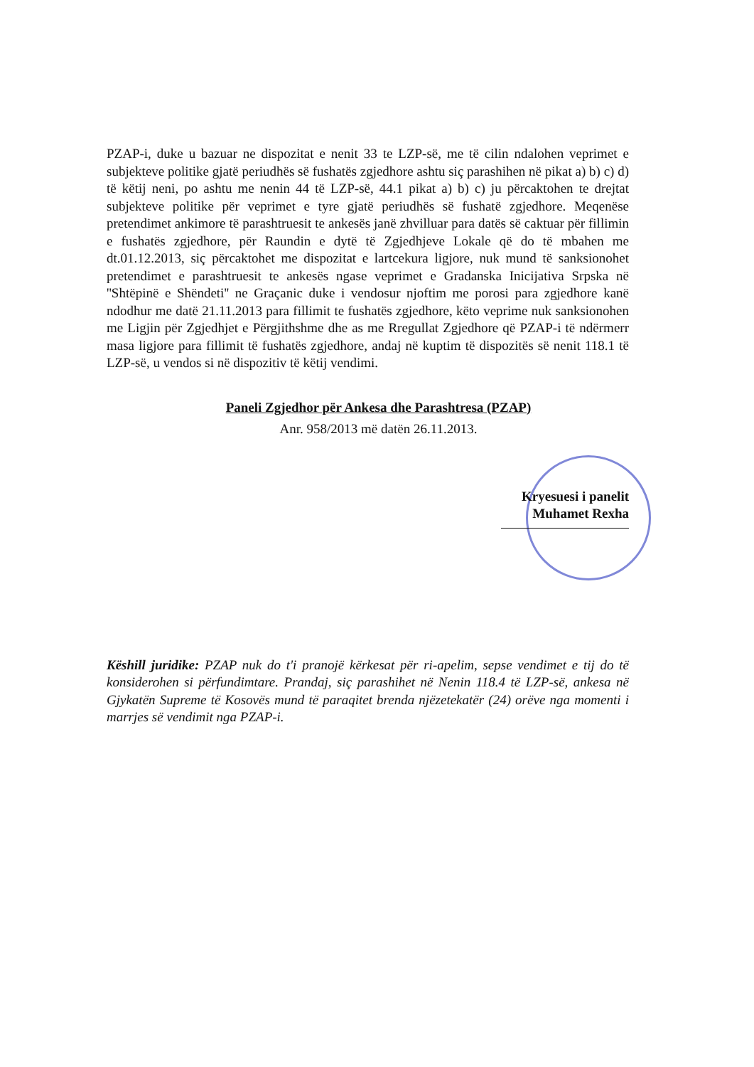PZAP-i, duke u bazuar ne dispozitat e nenit 33 te LZP-së, me të cilin ndalohen veprimet e subjekteve politike gjatë periudhës së fushatës zgjedhore ashtu siç parashihen në pikat a) b) c) d) të këtij neni, po ashtu me nenin 44 të LZP-së, 44.1 pikat a) b) c) ju përcaktohen te drejtat subjekteve politike për veprimet e tyre gjatë periudhës së fushatë zgjedhore. Meqenëse pretendimet ankimore të parashtruesit te ankesës janë zhvilluar para datës së caktuar për fillimin e fushatës zgjedhore, për Raundin e dytë të Zgjedhjeve Lokale që do të mbahen me dt.01.12.2013, siç përcaktohet me dispozitat e lartcekura ligjore, nuk mund të sanksionohet pretendimet e parashtruesit te ankesës ngase veprimet e Gradanska Inicijativa Srpska në ''Shtëpinë e Shëndeti'' ne Graçanic duke i vendosur njoftim me porosi para zgjedhore kanë ndodhur me datë 21.11.2013 para fillimit te fushatës zgjedhore, këto veprime nuk sanksionohen me Ligjin për Zgjedhjet e Përgjithshme dhe as me Rregullat Zgjedhore që PZAP-i të ndërmerr masa ligjore para fillimit të fushatës zgjedhore, andaj në kuptim të dispozitës së nenit 118.1 të LZP-së, u vendos si në dispozitiv të këtij vendimi.
Paneli Zgjedhor për Ankesa dhe Parashtresa (PZAP)
Anr. 958/2013 më datën 26.11.2013.
Kryesuesi i panelit
Muhamet Rexha
Këshill juridike: PZAP nuk do t'i pranojë kërkesat për ri-apelim, sepse vendimet e tij do të konsiderohen si përfundimtare. Prandaj, siç parashihet në Nenin 118.4 të LZP-së, ankesa në Gjykatën Supreme të Kosovës mund të paraqitet brenda njëzetekatër (24) orëve nga momenti i marrjes së vendimit nga PZAP-i.